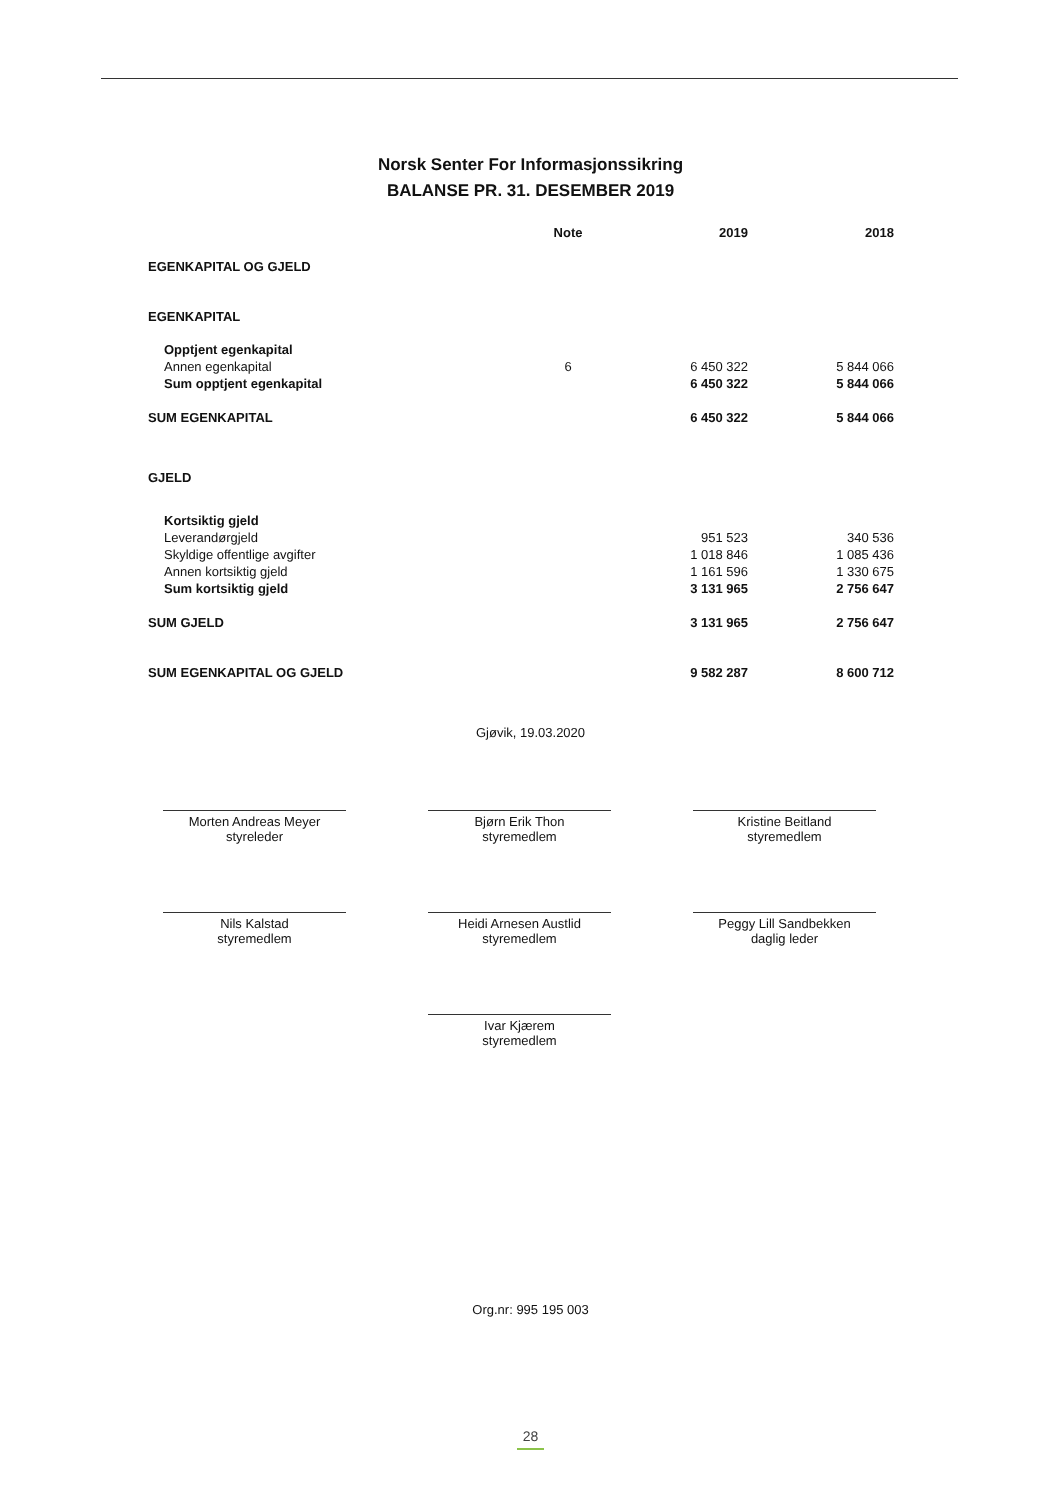Norsk Senter For Informasjonssikring
BALANSE PR. 31. DESEMBER 2019
| | Note | 2019 | 2018 |
| --- | --- | --- | --- |
| EGENKAPITAL OG GJELD | | | |
| EGENKAPITAL | | | |
| Opptjent egenkapital | | | |
| Annen egenkapital | 6 | 6 450 322 | 5 844 066 |
| Sum opptjent egenkapital | | 6 450 322 | 5 844 066 |
| SUM EGENKAPITAL | | 6 450 322 | 5 844 066 |
| GJELD | | | |
| Kortsiktig gjeld | | | |
| Leverandørgjeld | | 951 523 | 340 536 |
| Skyldige offentlige avgifter | | 1 018 846 | 1 085 436 |
| Annen kortsiktig gjeld | | 1 161 596 | 1 330 675 |
| Sum kortsiktig gjeld | | 3 131 965 | 2 756 647 |
| SUM GJELD | | 3 131 965 | 2 756 647 |
| SUM EGENKAPITAL OG GJELD | | 9 582 287 | 8 600 712 |
Gjøvik, 19.03.2020
Morten Andreas Meyer
styreleder
Bjørn Erik Thon
styremedlem
Kristine Beitland
styremedlem
Nils Kalstad
styremedlem
Heidi Arnesen Austlid
styremedlem
Peggy Lill Sandbekken
daglig leder
Ivar Kjærem
styremedlem
Org.nr: 995 195 003
28